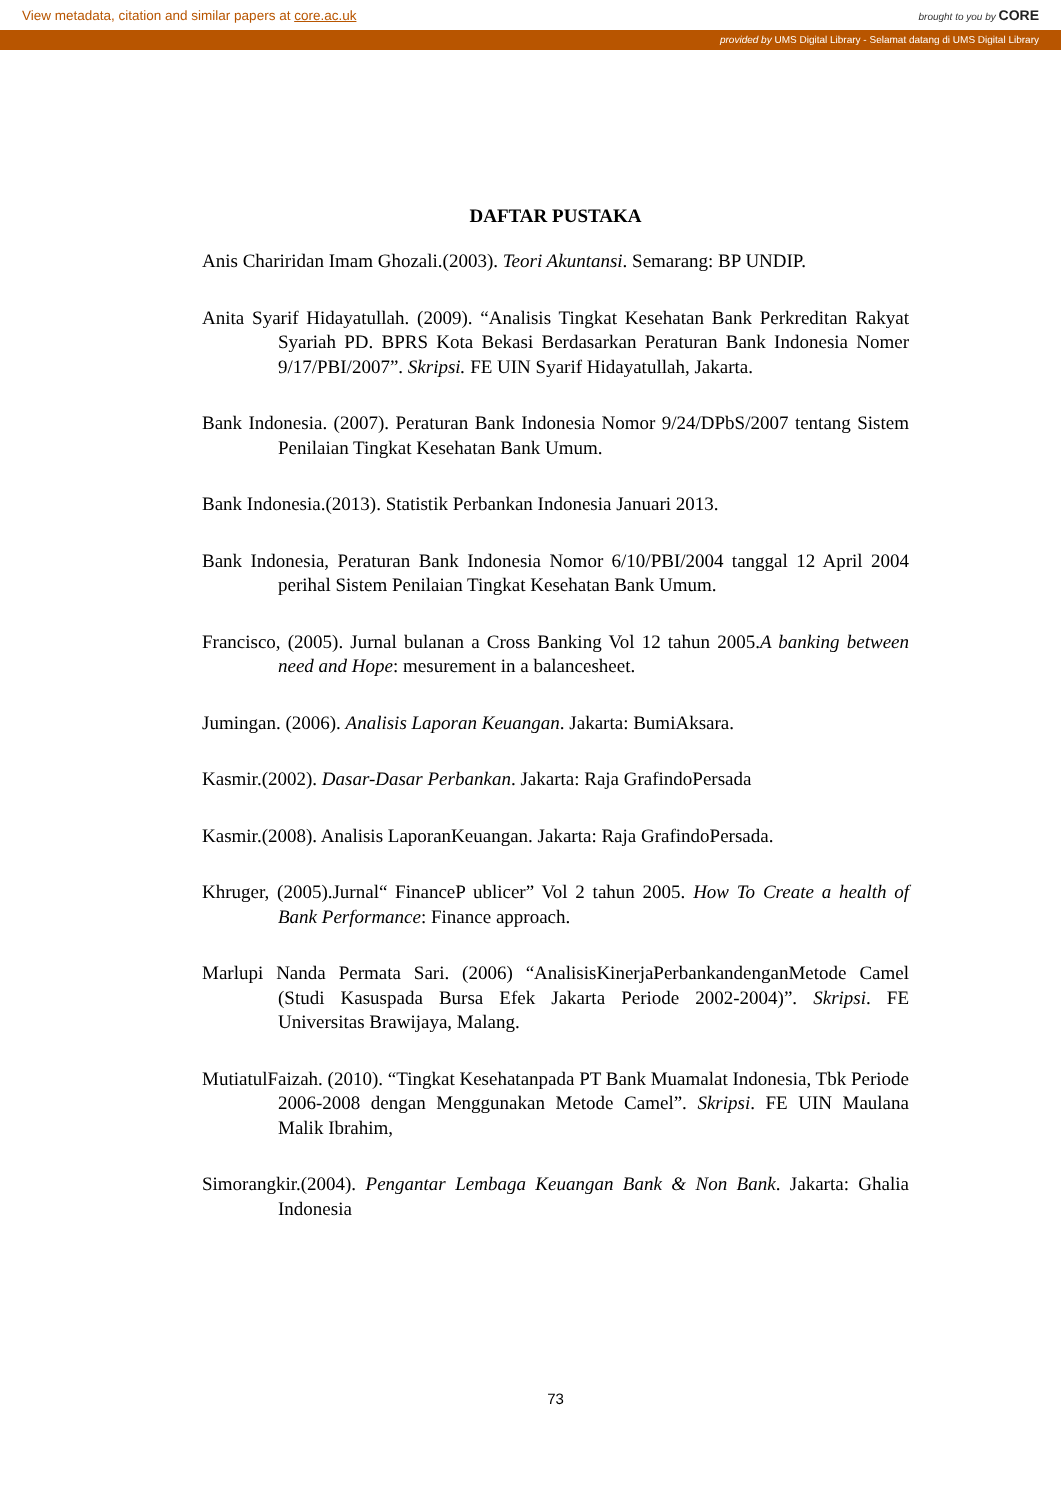View metadata, citation and similar papers at core.ac.uk brought to you by CORE
provided by UMS Digital Library - Selamat datang di UMS Digital Library
DAFTAR PUSTAKA
Anis Chariridan Imam Ghozali.(2003). Teori Akuntansi. Semarang: BP UNDIP.
Anita Syarif Hidayatullah. (2009). “Analisis Tingkat Kesehatan Bank Perkreditan Rakyat Syariah PD. BPRS Kota Bekasi Berdasarkan Peraturan Bank Indonesia Nomer 9/17/PBI/2007”. Skripsi. FE UIN Syarif Hidayatullah, Jakarta.
Bank Indonesia. (2007). Peraturan Bank Indonesia Nomor 9/24/DPbS/2007 tentang Sistem Penilaian Tingkat Kesehatan Bank Umum.
Bank Indonesia.(2013). Statistik Perbankan Indonesia Januari 2013.
Bank Indonesia, Peraturan Bank Indonesia Nomor 6/10/PBI/2004 tanggal 12 April 2004 perihal Sistem Penilaian Tingkat Kesehatan Bank Umum.
Francisco, (2005). Jurnal bulanan a Cross Banking Vol 12 tahun 2005.A banking between need and Hope: mesurement in a balancesheet.
Jumingan. (2006). Analisis Laporan Keuangan. Jakarta: BumiAksara.
Kasmir.(2002). Dasar-Dasar Perbankan. Jakarta: Raja GrafindoPersada
Kasmir.(2008). Analisis LaporanKeuangan. Jakarta: Raja GrafindoPersada.
Khruger, (2005).Jurnal“ FinanceP ublicer” Vol 2 tahun 2005. How To Create a health of Bank Performance: Finance approach.
Marlupi Nanda Permata Sari. (2006) “AnalisisKinerjaPerbankandenganMetode Camel (Studi Kasuspada Bursa Efek Jakarta Periode 2002-2004)”. Skripsi. FE Universitas Brawijaya, Malang.
MutiatulFaizah. (2010). “Tingkat Kesehatanpada PT Bank Muamalat Indonesia, Tbk Periode 2006-2008 dengan Menggunakan Metode Camel”. Skripsi. FE UIN Maulana Malik Ibrahim,
Simorangkir.(2004). Pengantar Lembaga Keuangan Bank & Non Bank. Jakarta: Ghalia Indonesia
73